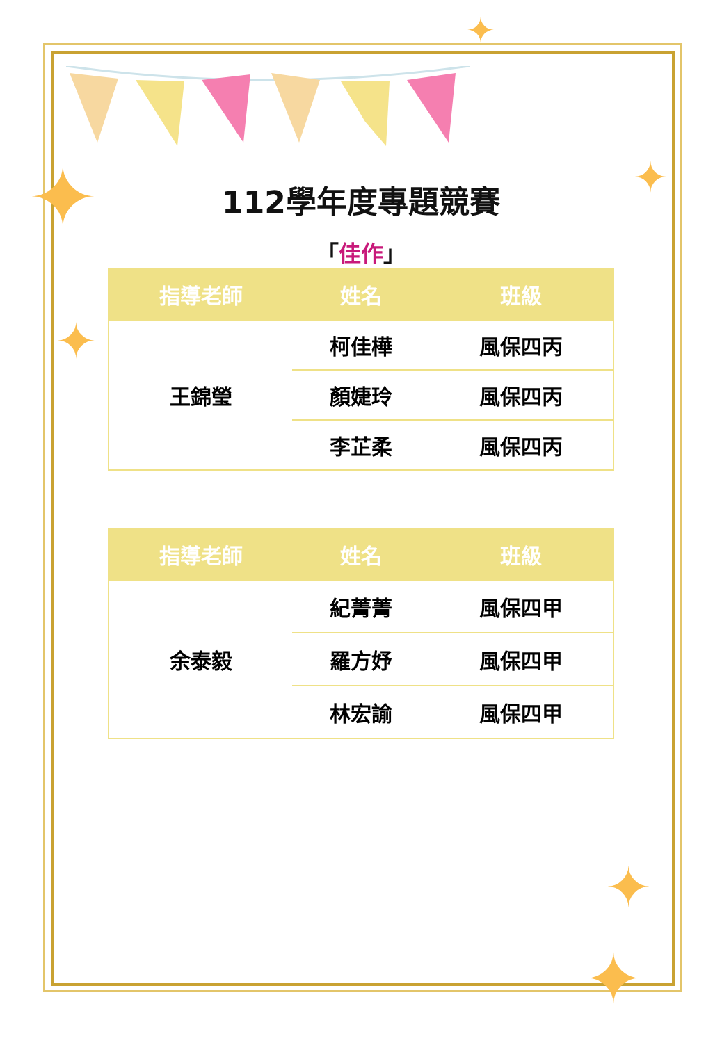✦
✦
✦
✦
✦
✦
112學年度專題競賽
「佳作」
| 指導老師 | 姓名 | 班級 |
| --- | --- | --- |
| 王錦瑩 | 柯佳樺 | 風保四丙 |
| | 顏婕玲 | 風保四丙 |
| | 李芷柔 | 風保四丙 |
| 指導老師 | 姓名 | 班級 |
| --- | --- | --- |
| 余泰毅 | 紀菁菁 | 風保四甲 |
| | 羅方妤 | 風保四甲 |
| | 林宏諭 | 風保四甲 |